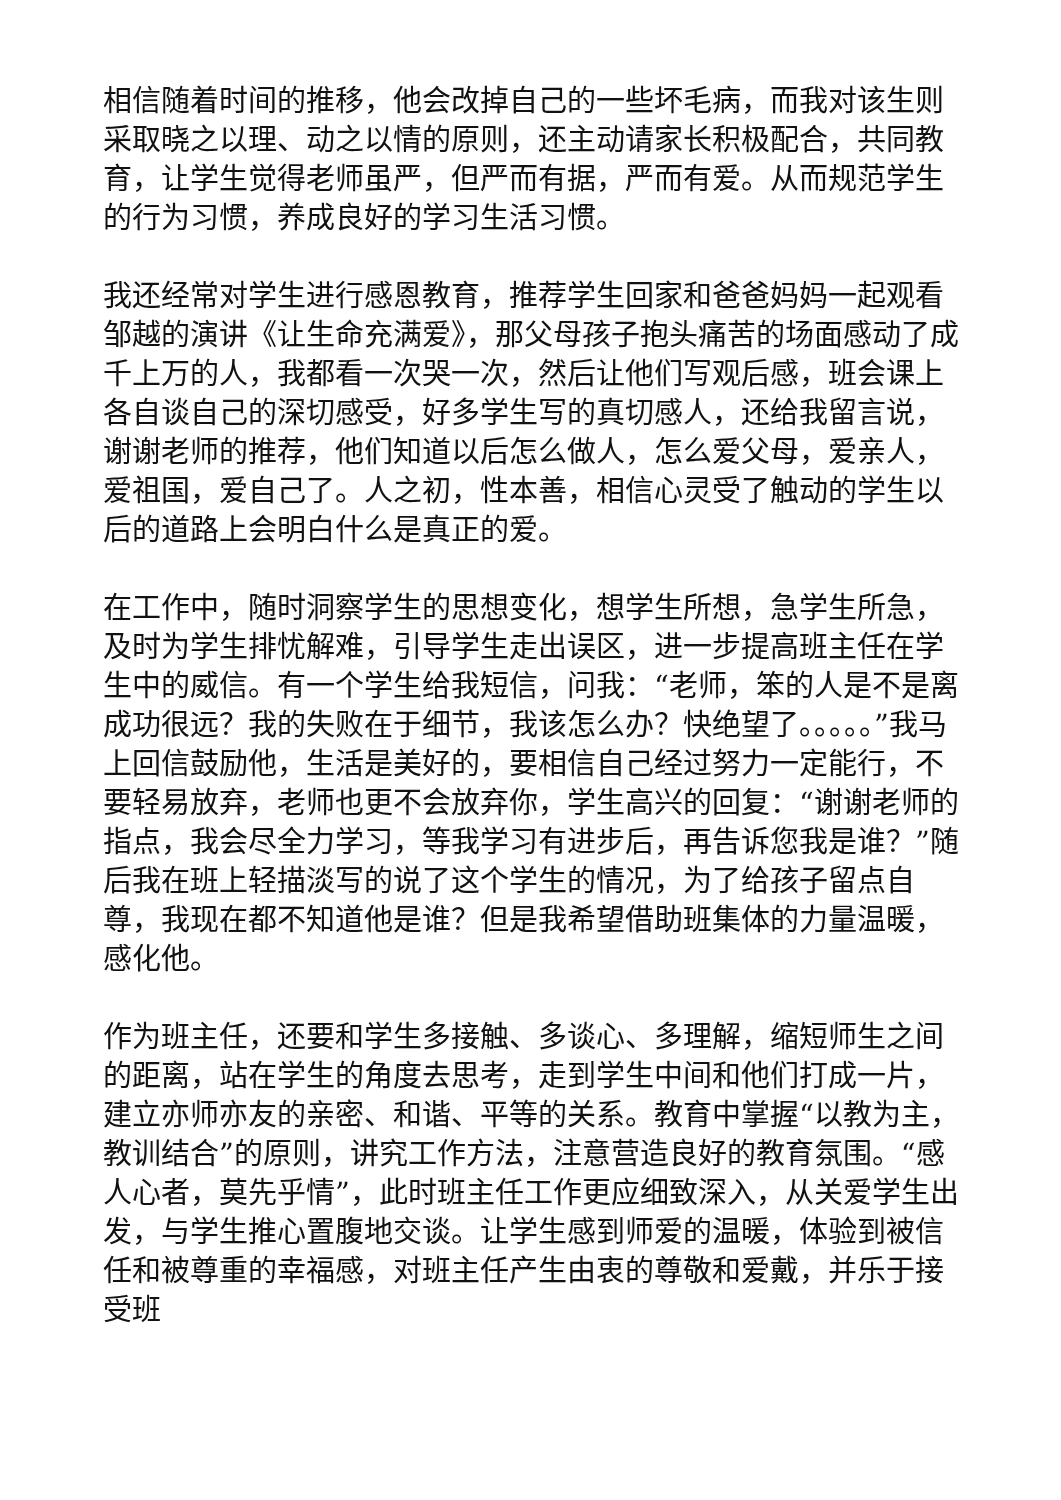相信随着时间的推移，他会改掉自己的一些坏毛病，而我对该生则采取晓之以理、动之以情的原则，还主动请家长积极配合，共同教育，让学生觉得老师虽严，但严而有据，严而有爱。从而规范学生的行为习惯，养成良好的学习生活习惯。
我还经常对学生进行感恩教育，推荐学生回家和爸爸妈妈一起观看邹越的演讲《让生命充满爱》，那父母孩子抱头痛苦的场面感动了成千上万的人，我都看一次哭一次，然后让他们写观后感，班会课上各自谈自己的深切感受，好多学生写的真切感人，还给我留言说，谢谢老师的推荐，他们知道以后怎么做人，怎么爱父母，爱亲人，爱祖国，爱自己了。人之初，性本善，相信心灵受了触动的学生以后的道路上会明白什么是真正的爱。
在工作中，随时洞察学生的思想变化，想学生所想，急学生所急，及时为学生排忧解难，引导学生走出误区，进一步提高班主任在学生中的威信。有一个学生给我短信，问我：“老师，笨的人是不是离成功很远？我的失败在于细节，我该怎么办？快绝望了。。。。。”我马上回信鼓励他，生活是美好的，要相信自己经过努力一定能行，不要轻易放弃，老师也更不会放弃你，学生高兴的回复：“谢谢老师的指点，我会尽全力学习，等我学习有进步后，再告诉您我是谁？”随后我在班上轻描淡写的说了这个学生的情况，为了给孩子留点自尊，我现在都不知道他是谁？但是我希望借助班集体的力量温暖，感化他。
作为班主任，还要和学生多接触、多谈心、多理解，缩短师生之间的距离，站在学生的角度去思考，走到学生中间和他们打成一片，建立亦师亦友的亲密、和谐、平等的关系。教育中掌握“以教为主，教训结合”的原则，讲究工作方法，注意营造良好的教育氛围。“感人心者，莫先乎情”，此时班主任工作更应细致深入，从关爱学生出发，与学生推心置腹地交谈。让学生感到师爱的温暖，体验到被信任和被尊重的幸福感，对班主任产生由衷的尊敬和爱戴，并乐于接受班